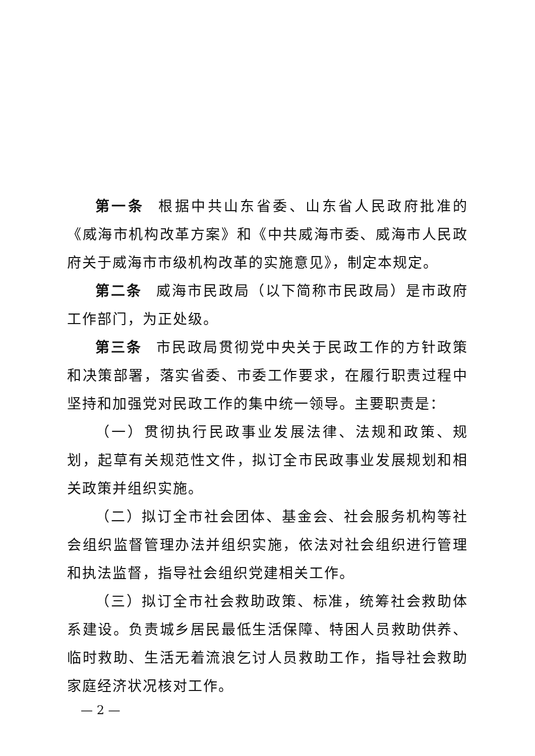第一条 根据中共山东省委、山东省人民政府批准的《威海市机构改革方案》和《中共威海市委、威海市人民政府关于威海市市级机构改革的实施意见》，制定本规定。
第二条 威海市民政局（以下简称市民政局）是市政府工作部门，为正处级。
第三条 市民政局贯彻党中央关于民政工作的方针政策和决策部署，落实省委、市委工作要求，在履行职责过程中坚持和加强党对民政工作的集中统一领导。主要职责是：
（一）贯彻执行民政事业发展法律、法规和政策、规划，起草有关规范性文件，拟订全市民政事业发展规划和相关政策并组织实施。
（二）拟订全市社会团体、基金会、社会服务机构等社会组织监督管理办法并组织实施，依法对社会组织进行管理和执法监督，指导社会组织党建相关工作。
（三）拟订全市社会救助政策、标准，统筹社会救助体系建设。负责城乡居民最低生活保障、特困人员救助供养、临时救助、生活无着流浪乞讨人员救助工作，指导社会救助家庭经济状况核对工作。
— 2 —